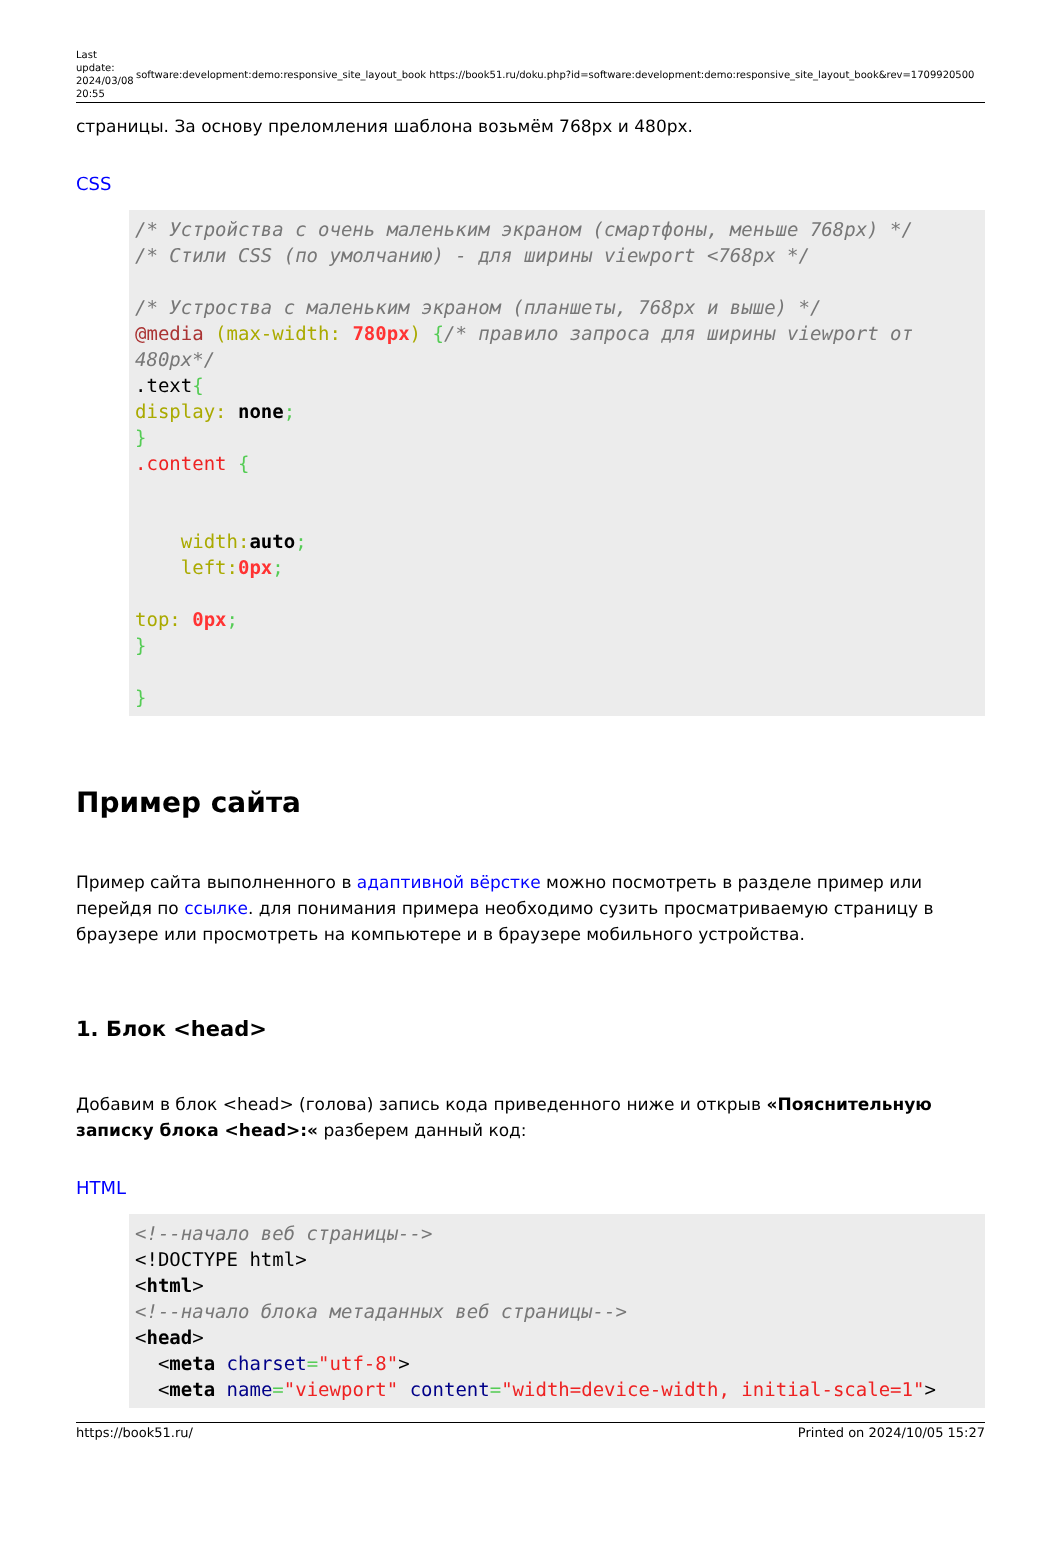Last update: 2024/03/08 20:55
software:development:demo:responsive_site_layout_book https://book51.ru/doku.php?id=software:development:demo:responsive_site_layout_book&rev=1709920500
страницы. За основу преломления шаблона возьмём 768px и 480px.
CSS
/* Устройства с очень маленьким экраном (смартфоны, меньше 768px) */
/* Стили CSS (по умолчанию) - для ширины viewport <768px */

/* Устроства с маленьким экраном (планшеты, 768px и выше) */
@media (max-width: 780px) {/* правило запроса для ширины viewport от 480px*/
.text{
display: none;
}
.content {


    width: auto;
    left: 0px;

top: 0px;
}

}
Пример сайта
Пример сайта выполненного в адаптивной вёрстке можно посмотреть в разделе пример или перейдя по ссылке. для понимания примера необходимо сузить просматриваемую страницу в браузере или просмотреть на компьютере и в браузере мобильного устройства.
1. Блок <head>
Добавим в блок <head> (голова) запись кода приведенного ниже и открыв «Пояснительную записку блока <head>:« разберем данный код:
HTML
<!--начало веб страницы-->
<!DOCTYPE html>
<html>
<!--начало блока метаданных веб страницы-->
<head>
  <meta charset="utf-8">
  <meta name="viewport" content="width=device-width, initial-scale=1">
https://book51.ru/ Printed on 2024/10/05 15:27